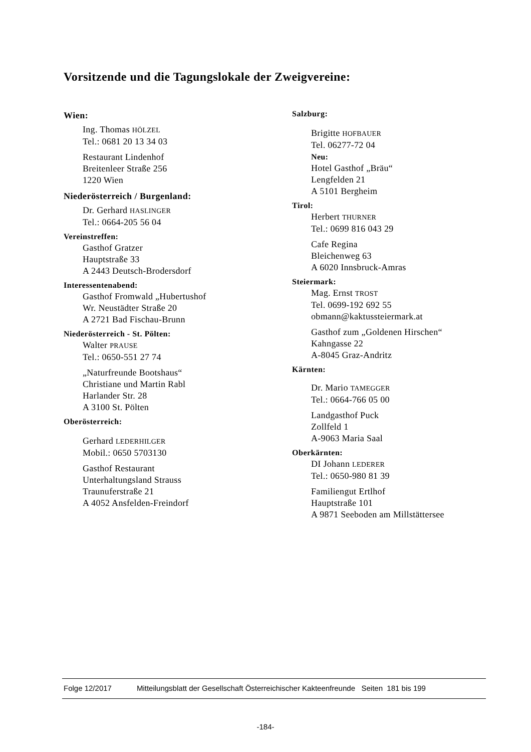Vorsitzende und die Tagungslokale der Zweigvereine:
Wien:
Ing. Thomas HÖLZEL
Tel.: 0681 20 13 34 03
Restaurant Lindenhof
Breitenleer Straße 256
1220 Wien
Niederösterreich / Burgenland:
Dr. Gerhard HASLINGER
Tel.: 0664-205 56 04
Vereinstreffen:
Gasthof Gratzer
Hauptstraße 33
A 2443 Deutsch-Brodersdorf
Interessentenabend:
Gasthof Fromwald „Hubertushof
Wr. Neustädter Straße 20
A 2721 Bad Fischau-Brunn
Niederösterreich - St. Pölten:
Walter PRAUSE
Tel.: 0650-551 27 74
„Naturfreunde Bootshaus“
Christiane und Martin Rabl
Harlander Str. 28
A 3100 St. Pölten
Oberösterreich:
Gerhard LEDERHILGER
Mobil.: 0650 5703130
Gasthof Restaurant
Unterhaltungsland Strauss
Traunuferstraße 21
A 4052 Ansfelden-Freindorf
Salzburg:
Brigitte HOFBAUER
Tel. 06277-72 04
Neu:
Hotel Gasthof „Bräu“
Lengfelden 21
A 5101 Bergheim
Tirol:
Herbert THURNER
Tel.: 0699 816 043 29
Cafe Regina
Bleichenweg 63
A 6020 Innsbruck-Amras
Steiermark:
Mag. Ernst TROST
Tel. 0699-192 692 55
obmann@kaktussteiermark.at
Gasthof zum „Goldenen Hirschen“
Kahngasse 22
A-8045 Graz-Andritz
Kärnten:
Dr. Mario TAMEGGER
Tel.: 0664-766 05 00
Landgasthof Puck
Zollfeld 1
A-9063 Maria Saal
Oberkärnten:
DI Johann LEDERER
Tel.: 0650-980 81 39
Familiengut Ertlhof
Hauptstraße 101
A 9871 Seeboden am Millstättersee
Folge 12/2017 Mitteilungsblatt der Gesellschaft Österreichischer Kakteenfreunde Seiten 181 bis 199
-184-